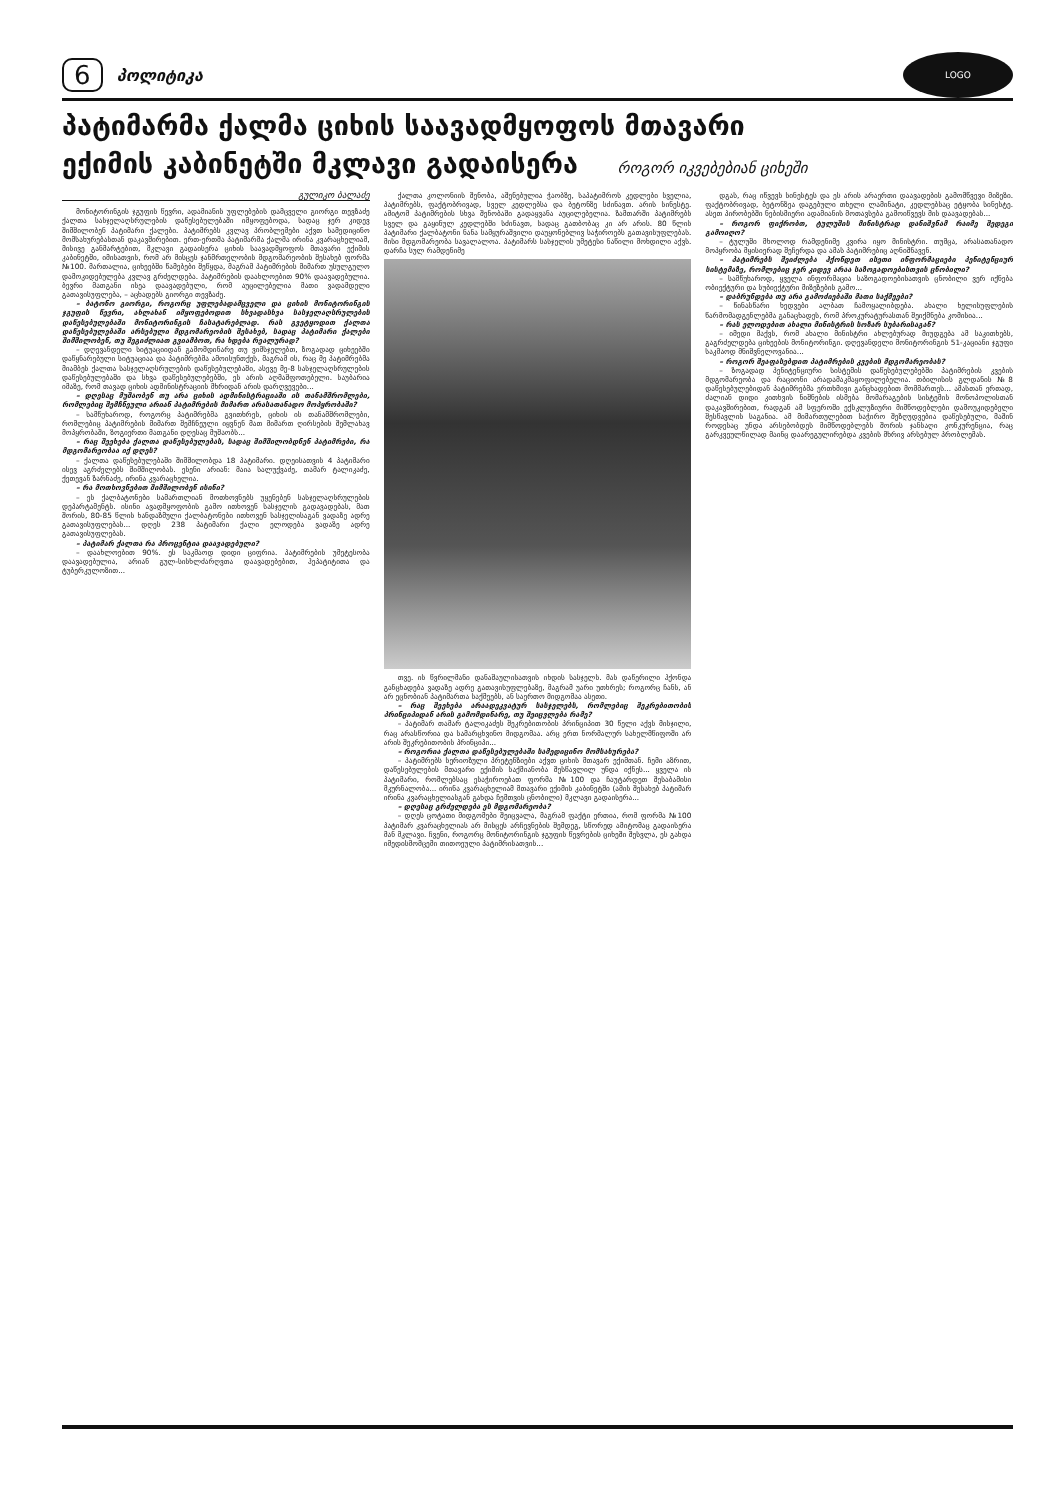6 პოლიტიკა LOGO
პატიმარმა ქალმა ციხის საავადმყოფოს მთავარი
ექიმის კაბინეტში მკლავი გადაისერა როგორ იკვებებიან ციხეში
გულიკო ბალაძე
მონიტორინგის ჯგუფის წევრი, ადამიანის უფლებების დამცველი გიორგი თევზაძე ქალთა სასჯელაღსრულების დაწესებულებაში იმყოფებოდა, სადაც ჯერ კიდევ შიმშილობენ პატიმარი ქალები. პატიმრებს კვლავ პრობლემები აქვთ სამედიცინო მომსახურებასთან დაკავშირებით. ერთ-ერთმა პატიმარმა ქალმა ირინა კვარაცხელიამ, მისივე განმარტებით, მკლავი გადაისერა ციხის საავადმყოფოს მთავარი ექიმის კაბინეტში, იმისათვის, რომ არ მისცეს ჯანმრთელობის მდგომარეობის შესახებ ფორმა №100. მართალია, ციხეებში წამებები შეწყდა, მაგრამ პატიმრების მიმართ უსულგულო დამოკიდებულება კვლავ გრძელდება. პატიმრების დაახლოებით 90% დაავადებულია. ბევრი მათგანი ისეა დაავადებული, რომ აუცილებელია მათი ვადამდელი გათავისუფლება, – აცხადებს გიორგი თევზაძე.
– ბატონო გიორგი, როგორც უფლებადამცველი და ციხის მონიტორინგის ჯგუფის წევრი, ახლახან იმყოფებოდით სხვადასხვა სასჯელაღსრულების დაწესებულებაში მონიტორინგის ჩასატარებლად. რას გვეტყოდით ქალთა დაწესებულებაში არსებული მდგომარეობის შესახებ, სადაც პატიმარი ქალები შიმშილობენ, თუ შეგიძლიათ გვიამბოთ, რა ხდება რეალურად?
– დღევანდელი სიტუაციიდან გამომდინარე თუ ვიმსჯელებთ, ზოგადად ციხეებში დაწყნარებული სიტუაციაა და პატიმრებმა ამოისუნთქეს, მაგრამ ის, რაც მე პატიმრებმა მიამბეს ქალთა სასჯელაღსრულების დაწესებულებაში, ასევე მე-8 სასჯელაღსრულების დაწესებულებაში და სხვა დაწესებულებებში, ეს არის აღმაშფოთებელი. საუბარია იმაზე, რომ თავად ციხის ადმინისტრაციის მხრიდან არის დარღვევები...
– დღესაც მუშაობენ თუ არა ციხის ადმინისტრაციაში ის თანამშრომლები, რომლებიც შემჩნეული არიან პატიმრების მიმართ არასათანადო მოპყრობაში?
– სამწუხაროდ, როგორც პატიმრებმა გვითხრეს, ციხის ის თანამშრომლები, რომლებიც პატიმრების მიმართ შემჩნეული იყვნენ მათ მიმართ ღირსების შემლახავ მოპყრობაში, ზოგიერთი მათგანი დღესაც მუშაობს...
– რაც შეეხება ქალთა დაწესებულებას, სადაც შიმშილობდნენ პატიმრები, რა მდგომარეობაა იქ დღეს?
– ქალთა დაწესებულებაში შიმშილობდა 18 პატიმარი. დღეისათვის 4 პატიმარი ისევ აგრძელებს შიმშილობას. ესენი არიან: მაია სალუქვაძე, თამარ ტალიკაძე, ქეთევან ზარნაძე, ირინა კვარაცხელია.
– რა მოთხოვნებით შიმშილობენ ისინი?
– ეს ქალბატონები სამართლიან მოთხოვნებს უყენებენ სასჯელაღსრულების დეპარტამენტს. ისინი ავადმყოფობის გამო ითხოვენ სასჯელის გადავადებას, მათ შორის, 80-85 წლის ხანდაზმული ქალბატონები ითხოვენ სასჯელისაგან ვადაზე ადრე გათავისუფლებას... დღეს 238 პატიმარი ქალი ელოდება ვადაზე ადრე გათავისუფლებას.
– პატიმარ ქალთა რა პროცენტია დაავადებული?
– დაახლოებით 90%. ეს საკმაოდ დიდი ციფრია. პატიმრების უმეტესობა დაავადებულია, არიან გულ-სისხლძარღვთა დაავადებებით, ჰეპატიტითა და ტუბერკულოზით...
ქალთა კოლონიის შენობა, აშენებულია ჭაობზე, საპატიმროს კედლები სველია, პატიმრებს, ფაქტობრივად, სველ კედლებსა და ბეტონზე სძინავთ. არის სინესტე. ამიტომ პატიმრების სხვა შენობაში გადაყვანა აუცილებელია. ზამთარში პატიმრებს სველ და გაყინულ კედლებში სძინავთ, სადაც გათბობაც კი არ არის. 80 წლის პატიმარი ქალბატონი ნანა სამყურაშვილი დაუყონებლივ საჭიროებს გათავისუფლებას. მისი მდგომარეობა სავალალოა. პატიმარს სასჯელის უმეტესი ნაწილი მოხდილი აქვს. დარჩა სულ რამდენიმე
თვე. ის წვრილმანი დანაშაულისათვის იხდის სასჯელს. მას დაწერილი ჰქონდა განცხადება ვადაზე ადრე გათავისუფლებაზე, მაგრამ უარი უთხრეს; როგორც ჩანს, ან არ ეცნობიან პატიმართა საქმეებს, ან საერთო მიდგომაა ასეთი.
– რაც შეეხება არაადეკვატურ სასჯელებს, რომლებიც შეკრებითობის პრინციპიდან არის გამომდინარე, თუ შეიცვლება რამე?
– პატიმარ თამარ ტალიკაძეს შეკრებითობის პრინციპით 30 წელი აქვს მისჯილი, რაც არასწორია და სამარცხვინო მიდგომაა. არც ერთ ნორმალურ სახელმწიფოში არ არის შეკრებითობის პრინციპი...
– როგორია ქალთა დაწესებულებაში სამედიცინო მომსახურება?
– პატიმრებს სერიოზული პრეტენზიები აქვთ ციხის მთავარ ექიმთან. ჩემი აზრით, დაწესებულების მთავარი ექიმის საქმიანობა შესწავლილ უნდა იქნეს... ყველა ის პატიმარი, რომლებსაც ესაჭიროებათ ფორმა №100 და ჩაუტარდეთ შესაბამისი მკურნალობა... ირინა კვარაცხელიამ მთავარი ექიმის კაბინეტში (ამის შესახებ პატიმარ ირინა კვარაცხელიასგან გახდა ჩემთვის ცნობილი) მკლავი გადაისერა...
– დღესაც გრძელდება ეს მდგომარეობა?
– დღეს ცოტათი მიდგომები შეიცვალა, მაგრამ ფაქტი ერთია, რომ ფორმა №100 პატიმარ კვარაცხელიას არ მისცეს არჩევნების შემდეგ, სწორედ ამიტომაც გადაისერა მან მკლავი. ჩვენი, როგორც მონიტორინგის ჯგუფის წევრების ციხეში შესვლა, ეს გახდა იმედისმომცემი თითოეული პატიმრისათვის...
დგას, რაც იწვევს სინესტეს და ეს არის არაერთი დაავადების გამომწვევი მიზეზი. ფაქტობრივად, ბეტონზეა დაგებული თხელი ლამინატი, კედლებსაც ეტყობა სინესტე. ასეთ პირობებში ნებისმიერი ადამიანის მოთავსება გამოიწვევს მის დაავადებას...
– როგორ ფიქრობთ, ტულუშის მინისტრად დანიშვნამ რაიმე შედეგი გამოიღო?
– ტულუში მხოლოდ რამდენიმე კვირა იყო მინისტრი. თუმცა, არასათანადო მოპყრობა მყისიერად შეჩერდა და ამას პატიმრებიც აღნიშნავენ.
– პატიმრებს შეიძლება ჰქონდეთ ისეთი ინფორმაციები პენიტენციურ სისტემაზე, რომლებიც ჯერ კიდევ არაა საზოგადოებისთვის ცნობილი?
– სამწუხაროდ, ყველა ინფორმაცია საზოგადოებისათვის ცნობილი ვერ იქნება ობიექტური და სუბიექტური მიზეზების გამო...
– დაბრუნდება თუ არა გამოძიებაში მათი საქმეები?
– წინასწარი ხედვები ალბათ ჩამოყალიბდება. ახალი ხელისუფლების წარმომადგენლებმა განაცხადეს, რომ პროკურატურასთან შეიქმნება კომისია...
– რას ელოდებით ახალი მინისტრის სოზარ სუბარისაგან?
– იმედი მაქვს, რომ ახალი მინისტრი ახლებურად მიუდგება ამ საკითხებს, გაგრძელდება ციხეების მონიტორინგი. დღევანდელი მონიტორინგის 51-კაციანი ჯგუფი საკმაოდ მნიშვნელოვანია...
– როგორ შეაფასებდით პატიმრების კვების მდგომარეობას?
– ზოგადად პენიტენციური სისტემის დაწესებულებებში პატიმრების კვების მდგომარეობა და რაციონი არადამაკმაყოფილებელია. თბილისის გლდანის №8 დაწესებულებიდან პატიმრებმა ერთხმივი განცხადებით მომმართეს... ამასთან ერთად, ძალიან დიდი კითხვის ნიშნების ისმება მომარაგების სისტემის მონოპოლისთან დაკავშირებით, რადგან ამ სფეროში ექსკლუზიური მიმწოდებლები დამოუკიდებელი შესწავლის საგანია. ამ მიმართულებით საჭირო შეზღუდვებია დაწესებული, მაშინ როდესაც უნდა არსებობდეს მიმწოდებლებს შორის ჯანსაღი კონკურენცია, რაც გარკვეულწილად მაინც დაარეგულირებდა კვების მხრივ არსებულ პრობლემას.